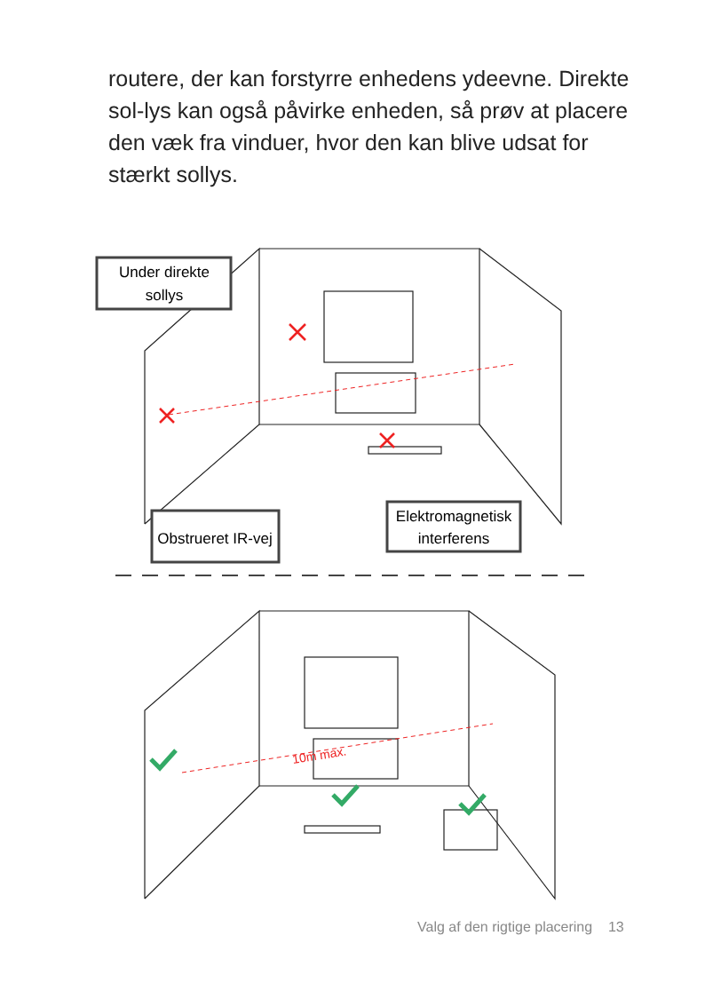routere, der kan forstyrre enhedens ydeevne. Direkte sol-lys kan også påvirke enheden, så prøv at placere den væk fra vinduer, hvor den kan blive udsat for stærkt sollys.
10m max.
Under direkte
sollys
Obstrueret IR-vej
Elektromagnetisk
interferens
Valg af den rigtige placering 13